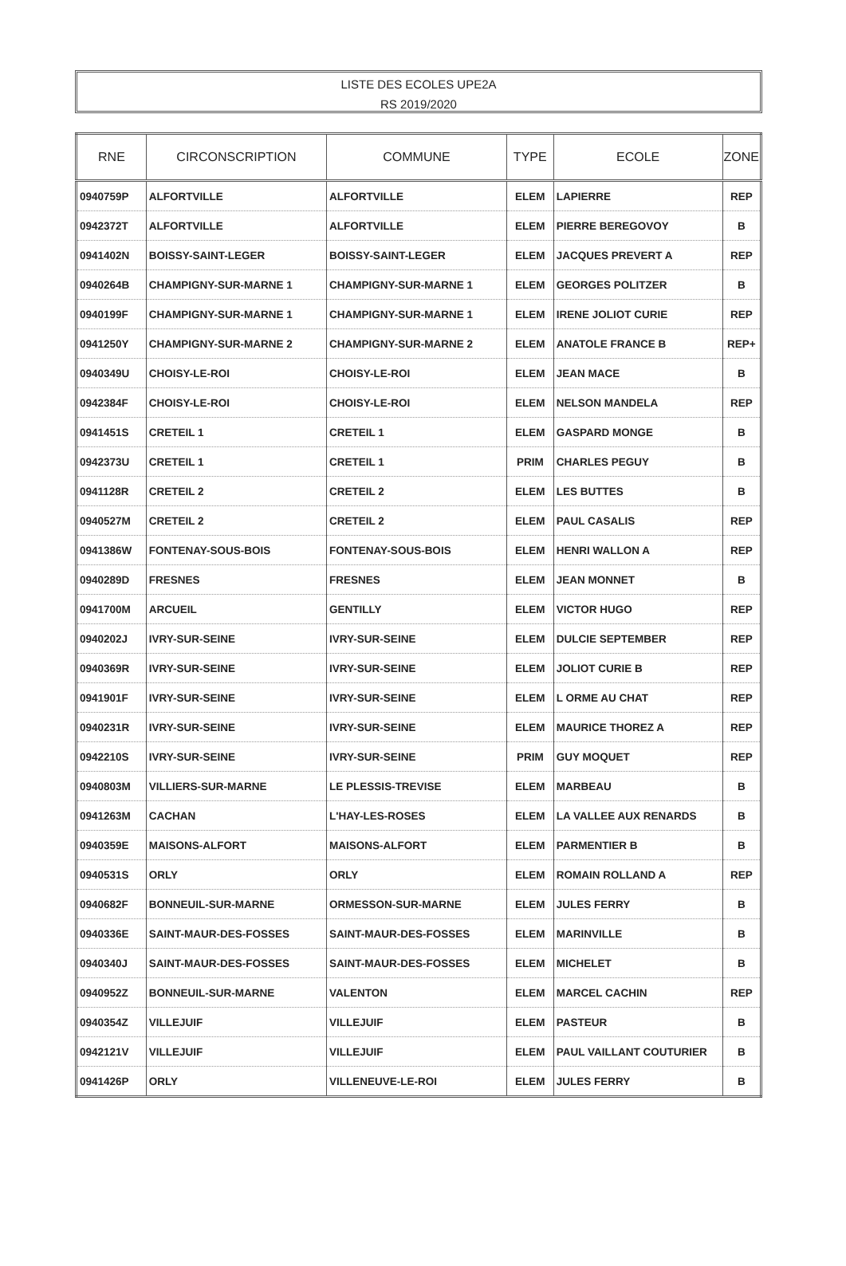LISTE DES ECOLES UPE2A
RS 2019/2020
| RNE | CIRCONSCRIPTION | COMMUNE | TYPE | ECOLE | ZONE |
| --- | --- | --- | --- | --- | --- |
| 0940759P | ALFORTVILLE | ALFORTVILLE | ELEM | LAPIERRE | REP |
| 0942372T | ALFORTVILLE | ALFORTVILLE | ELEM | PIERRE BEREGOVOY | B |
| 0941402N | BOISSY-SAINT-LEGER | BOISSY-SAINT-LEGER | ELEM | JACQUES PREVERT A | REP |
| 0940264B | CHAMPIGNY-SUR-MARNE 1 | CHAMPIGNY-SUR-MARNE 1 | ELEM | GEORGES POLITZER | B |
| 0940199F | CHAMPIGNY-SUR-MARNE 1 | CHAMPIGNY-SUR-MARNE 1 | ELEM | IRENE JOLIOT CURIE | REP |
| 0941250Y | CHAMPIGNY-SUR-MARNE 2 | CHAMPIGNY-SUR-MARNE 2 | ELEM | ANATOLE FRANCE B | REP+ |
| 0940349U | CHOISY-LE-ROI | CHOISY-LE-ROI | ELEM | JEAN MACE | B |
| 0942384F | CHOISY-LE-ROI | CHOISY-LE-ROI | ELEM | NELSON MANDELA | REP |
| 0941451S | CRETEIL 1 | CRETEIL 1 | ELEM | GASPARD MONGE | B |
| 0942373U | CRETEIL 1 | CRETEIL 1 | PRIM | CHARLES PEGUY | B |
| 0941128R | CRETEIL 2 | CRETEIL 2 | ELEM | LES BUTTES | B |
| 0940527M | CRETEIL 2 | CRETEIL 2 | ELEM | PAUL CASALIS | REP |
| 0941386W | FONTENAY-SOUS-BOIS | FONTENAY-SOUS-BOIS | ELEM | HENRI WALLON A | REP |
| 0940289D | FRESNES | FRESNES | ELEM | JEAN MONNET | B |
| 0941700M | ARCUEIL | GENTILLY | ELEM | VICTOR HUGO | REP |
| 0940202J | IVRY-SUR-SEINE | IVRY-SUR-SEINE | ELEM | DULCIE SEPTEMBER | REP |
| 0940369R | IVRY-SUR-SEINE | IVRY-SUR-SEINE | ELEM | JOLIOT CURIE B | REP |
| 0941901F | IVRY-SUR-SEINE | IVRY-SUR-SEINE | ELEM | L ORME AU CHAT | REP |
| 0940231R | IVRY-SUR-SEINE | IVRY-SUR-SEINE | ELEM | MAURICE THOREZ A | REP |
| 0942210S | IVRY-SUR-SEINE | IVRY-SUR-SEINE | PRIM | GUY MOQUET | REP |
| 0940803M | VILLIERS-SUR-MARNE | LE PLESSIS-TREVISE | ELEM | MARBEAU | B |
| 0941263M | CACHAN | L'HAY-LES-ROSES | ELEM | LA VALLEE AUX RENARDS | B |
| 0940359E | MAISONS-ALFORT | MAISONS-ALFORT | ELEM | PARMENTIER B | B |
| 0940531S | ORLY | ORLY | ELEM | ROMAIN ROLLAND A | REP |
| 0940682F | BONNEUIL-SUR-MARNE | ORMESSON-SUR-MARNE | ELEM | JULES FERRY | B |
| 0940336E | SAINT-MAUR-DES-FOSSES | SAINT-MAUR-DES-FOSSES | ELEM | MARINVILLE | B |
| 0940340J | SAINT-MAUR-DES-FOSSES | SAINT-MAUR-DES-FOSSES | ELEM | MICHELET | B |
| 0940952Z | BONNEUIL-SUR-MARNE | VALENTON | ELEM | MARCEL CACHIN | REP |
| 0940354Z | VILLEJUIF | VILLEJUIF | ELEM | PASTEUR | B |
| 0942121V | VILLEJUIF | VILLEJUIF | ELEM | PAUL VAILLANT COUTURIER | B |
| 0941426P | ORLY | VILLENEUVE-LE-ROI | ELEM | JULES FERRY | B |